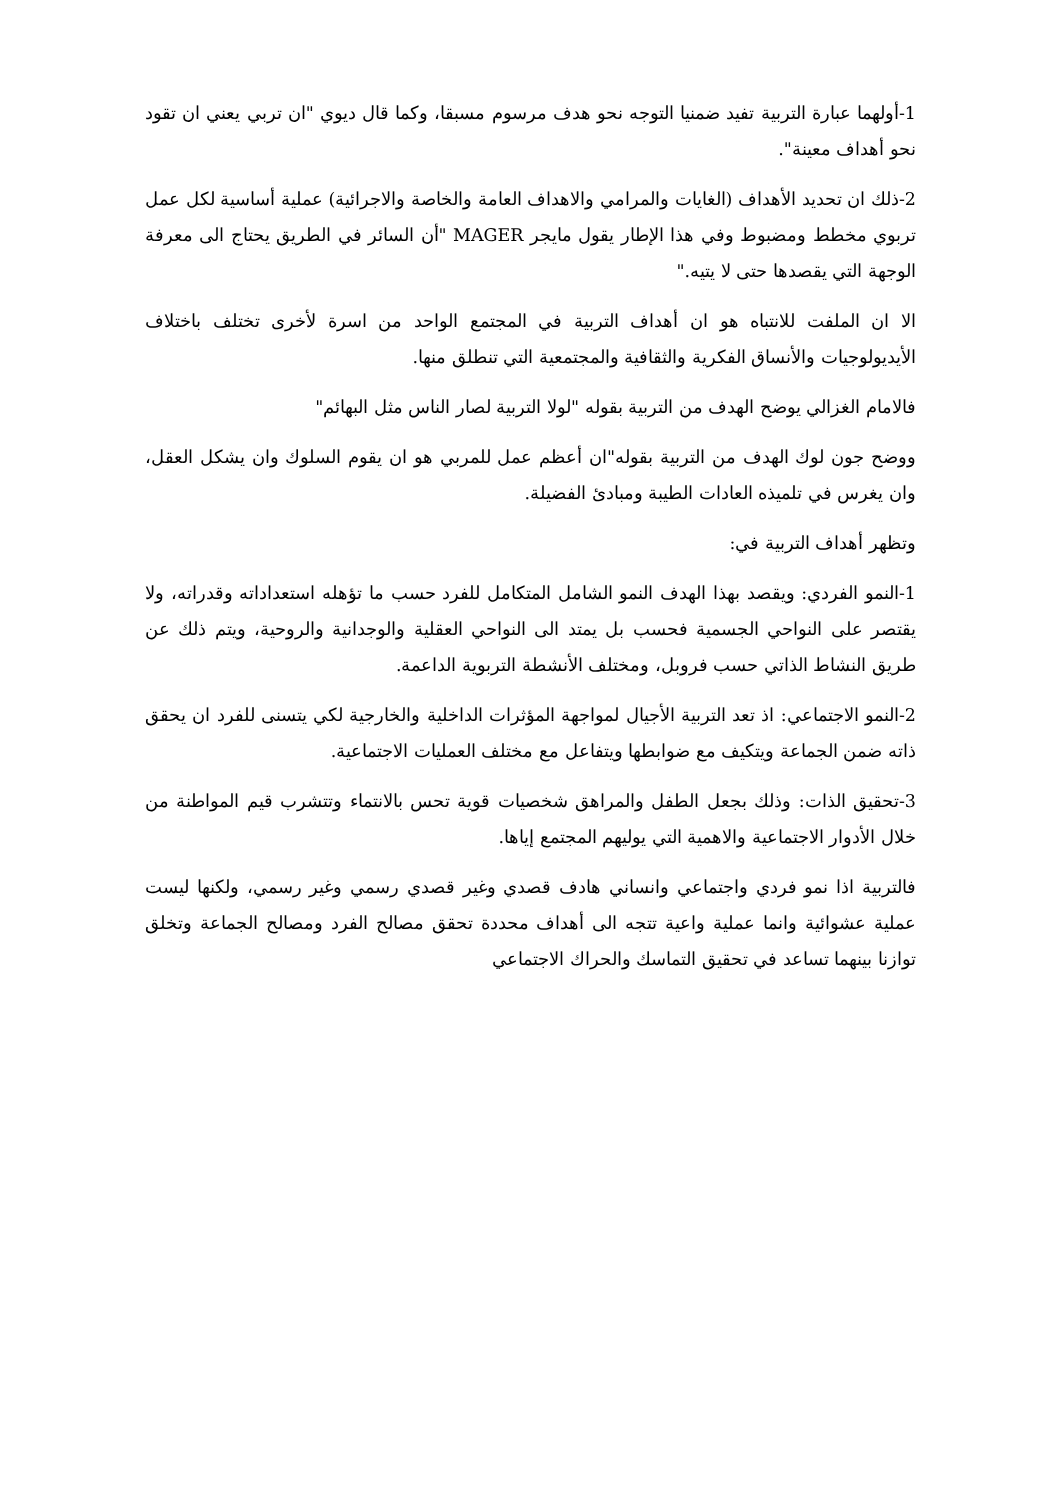1-أولهما عبارة التربية تفيد ضمنيا التوجه نحو هدف مرسوم مسبقا، وكما قال ديوي "ان تربي يعني ان تقود نحو أهداف معينة".
2-ذلك ان تحديد الأهداف (الغايات والمرامي والاهداف العامة والخاصة والاجرائية) عملية أساسية لكل عمل تربوي مخطط ومضبوط وفي هذا الإطار يقول مايجر MAGER "أن السائر في الطريق يحتاج الى معرفة الوجهة التي يقصدها حتى لا يتيه."
الا ان الملفت للانتباه هو ان أهداف التربية في المجتمع الواحد من اسرة لأخرى تختلف باختلاف الأيديولوجيات والأنساق الفكرية والثقافية والمجتمعية التي تنطلق منها.
فالامام الغزالي يوضح الهدف من التربية بقوله "لولا التربية لصار الناس مثل البهائم"
ووضح جون لوك الهدف من التربية بقوله"ان أعظم عمل للمربي هو ان يقوم السلوك وان يشكل العقل، وان يغرس في تلميذه العادات الطيبة ومبادئ الفضيلة.
وتظهر أهداف التربية في:
1-النمو الفردي: ويقصد بهذا الهدف النمو الشامل المتكامل للفرد حسب ما تؤهله استعداداته وقدراته، ولا يقتصر على النواحي الجسمية فحسب بل يمتد الى النواحي العقلية والوجدانية والروحية، ويتم ذلك عن طريق النشاط الذاتي حسب فروبل، ومختلف الأنشطة التربوية الداعمة.
2-النمو الاجتماعي: اذ تعد التربية الأجيال لمواجهة المؤثرات الداخلية والخارجية لكي يتسنى للفرد ان يحقق ذاته ضمن الجماعة ويتكيف مع ضوابطها ويتفاعل مع مختلف العمليات الاجتماعية.
3-تحقيق الذات: وذلك بجعل الطفل والمراهق شخصيات قوية تحس بالانتماء وتتشرب قيم المواطنة من خلال الأدوار الاجتماعية والاهمية التي يوليهم المجتمع إياها.
فالتربية اذا نمو فردي واجتماعي وانساني هادف قصدي وغير قصدي رسمي وغير رسمي، ولكنها ليست عملية عشوائية وانما عملية واعية تتجه الى أهداف محددة تحقق مصالح الفرد ومصالح الجماعة وتخلق توازنا بينهما تساعد في تحقيق التماسك والحراك الاجتماعي